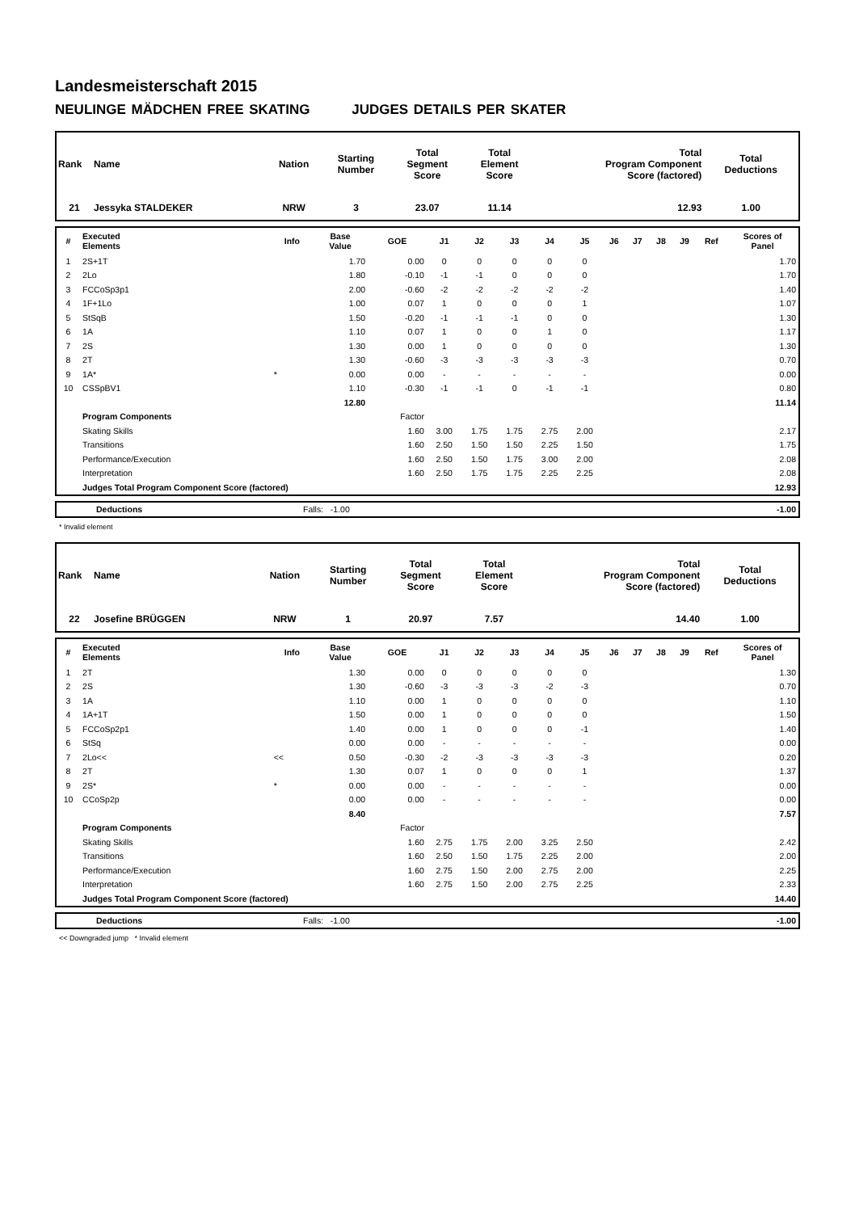Landesmeisterschaft 2015
NEULINGE MÄDCHEN FREE SKATING JUDGES DETAILS PER SKATER
| Rank | Name | Nation | Starting Number | Total Segment Score | Total Element Score | Total Program Component Score (factored) | Total Deductions |
| 21 | Jessyka STALDEKER | NRW | 3 | 23.07 | 11.14 | 12.93 | 1.00 |
| # | Executed Elements | Info | Base Value | GOE | J1 | J2 | J3 | J4 | J5 | J6 | J7 | J8 | J9 | Ref | Scores of Panel |
| --- | --- | --- | --- | --- | --- | --- | --- | --- | --- | --- | --- | --- | --- | --- | --- |
| 1 | 2S+1T | | 1.70 | 0.00 | 0 | 0 | 0 | 0 | 0 | | | | | | 1.70 |
| 2 | 2Lo | | 1.80 | -0.10 | -1 | -1 | 0 | 0 | 0 | | | | | | 1.70 |
| 3 | FCCoSp3p1 | | 2.00 | -0.60 | -2 | -2 | -2 | -2 | -2 | | | | | | 1.40 |
| 4 | 1F+1Lo | | 1.00 | 0.07 | 1 | 0 | 0 | 0 | 1 | | | | | | 1.07 |
| 5 | StSqB | | 1.50 | -0.20 | -1 | -1 | -1 | 0 | 0 | | | | | | 1.30 |
| 6 | 1A | | 1.10 | 0.07 | 1 | 0 | 0 | 1 | 0 | | | | | | 1.17 |
| 7 | 2S | | 1.30 | 0.00 | 1 | 0 | 0 | 0 | 0 | | | | | | 1.30 |
| 8 | 2T | | 1.30 | -0.60 | -3 | -3 | -3 | -3 | -3 | | | | | | 0.70 |
| 9 | 1A* | * | 0.00 | 0.00 | - | - | - | - | - | | | | | | 0.00 |
| 10 | CSSpBV1 | | 1.10 | -0.30 | -1 | -1 | 0 | -1 | -1 | | | | | | 0.80 |
| | | | 12.80 | | | | | | | | | | | | 11.14 |
| | Program Components | | | Factor | | | | | | | | | | | |
| | Skating Skills | | | 1.60 | 3.00 | 1.75 | 1.75 | 2.75 | 2.00 | | | | | | 2.17 |
| | Transitions | | | 1.60 | 2.50 | 1.50 | 1.50 | 2.25 | 1.50 | | | | | | 1.75 |
| | Performance/Execution | | | 1.60 | 2.50 | 1.50 | 1.75 | 3.00 | 2.00 | | | | | | 2.08 |
| | Interpretation | | | 1.60 | 2.50 | 1.75 | 1.75 | 2.25 | 2.25 | | | | | | 2.08 |
| | Judges Total Program Component Score (factored) | | | | | | | | | | | | | | 12.93 |
| | Deductions | Falls: -1.00 | -1.00 |
* Invalid element
| Rank | Name | Nation | Starting Number | Total Segment Score | Total Element Score | Total Program Component Score (factored) | Total Deductions |
| 22 | Josefine BRÜGGEN | NRW | 1 | 20.97 | 7.57 | 14.40 | 1.00 |
| # | Executed Elements | Info | Base Value | GOE | J1 | J2 | J3 | J4 | J5 | J6 | J7 | J8 | J9 | Ref | Scores of Panel |
| --- | --- | --- | --- | --- | --- | --- | --- | --- | --- | --- | --- | --- | --- | --- | --- |
| 1 | 2T | | 1.30 | 0.00 | 0 | 0 | 0 | 0 | 0 | | | | | | 1.30 |
| 2 | 2S | | 1.30 | -0.60 | -3 | -3 | -3 | -2 | -3 | | | | | | 0.70 |
| 3 | 1A | | 1.10 | 0.00 | 1 | 0 | 0 | 0 | 0 | | | | | | 1.10 |
| 4 | 1A+1T | | 1.50 | 0.00 | 1 | 0 | 0 | 0 | 0 | | | | | | 1.50 |
| 5 | FCCoSp2p1 | | 1.40 | 0.00 | 1 | 0 | 0 | 0 | -1 | | | | | | 1.40 |
| 6 | StSq | | 0.00 | 0.00 | - | - | - | - | - | | | | | | 0.00 |
| 7 | 2Lo<< | << | 0.50 | -0.30 | -2 | -3 | -3 | -3 | -3 | | | | | | 0.20 |
| 8 | 2T | | 1.30 | 0.07 | 1 | 0 | 0 | 0 | 1 | | | | | | 1.37 |
| 9 | 2S* | * | 0.00 | 0.00 | - | - | - | - | - | | | | | | 0.00 |
| 10 | CCoSp2p | | 0.00 | 0.00 | - | - | - | - | - | | | | | | 0.00 |
| | | | 8.40 | | | | | | | | | | | | 7.57 |
| | Program Components | | | Factor | | | | | | | | | | | |
| | Skating Skills | | | 1.60 | 2.75 | 1.75 | 2.00 | 3.25 | 2.50 | | | | | | 2.42 |
| | Transitions | | | 1.60 | 2.50 | 1.50 | 1.75 | 2.25 | 2.00 | | | | | | 2.00 |
| | Performance/Execution | | | 1.60 | 2.75 | 1.50 | 2.00 | 2.75 | 2.00 | | | | | | 2.25 |
| | Interpretation | | | 1.60 | 2.75 | 1.50 | 2.00 | 2.75 | 2.25 | | | | | | 2.33 |
| | Judges Total Program Component Score (factored) | | | | | | | | | | | | | | 14.40 |
| | Deductions | Falls: -1.00 | -1.00 |
<< Downgraded jump * Invalid element